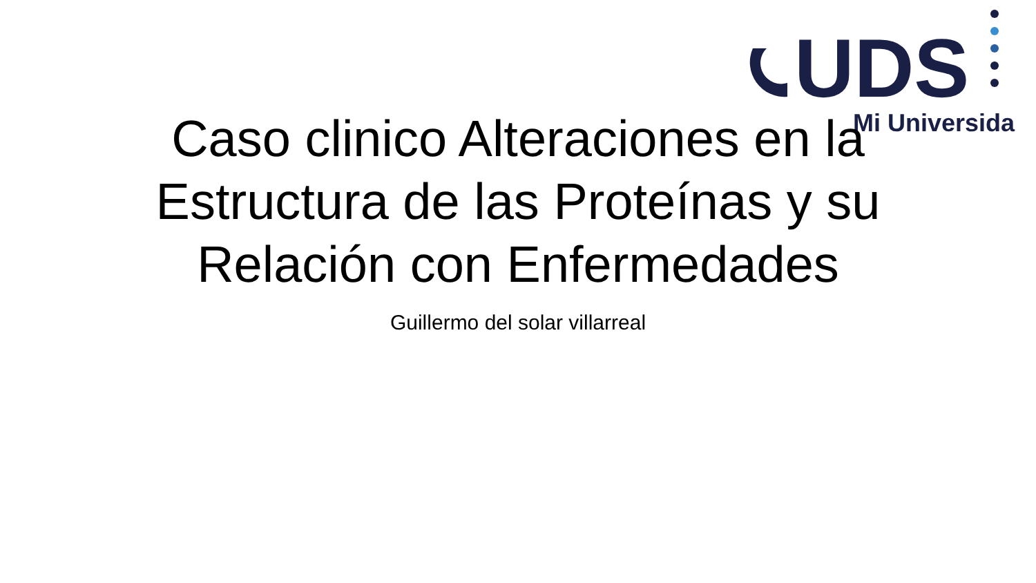UDS
Mi Universidad
Caso clinico Alteraciones en la Estructura de las Proteínas y su Relación con Enfermedades
Guillermo del solar villarreal